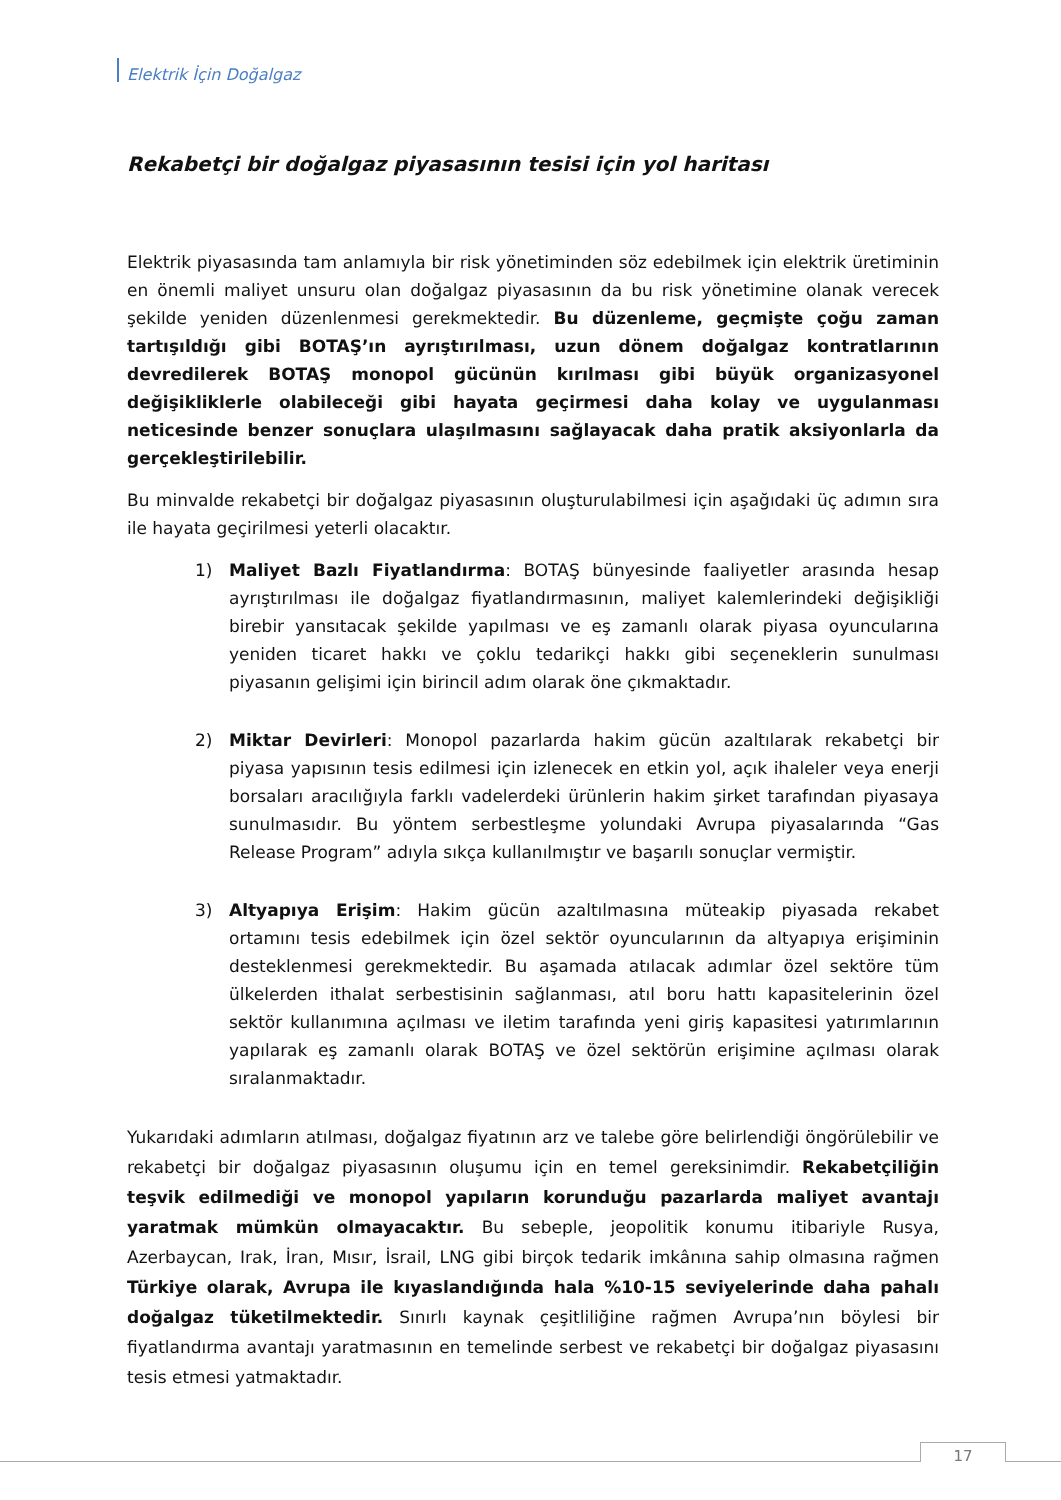Elektrik İçin Doğalgaz
Rekabetçi bir doğalgaz piyasasının tesisi için yol haritası
Elektrik piyasasında tam anlamıyla bir risk yönetiminden söz edebilmek için elektrik üretiminin en önemli maliyet unsuru olan doğalgaz piyasasının da bu risk yönetimine olanak verecek şekilde yeniden düzenlenmesi gerekmektedir. Bu düzenleme, geçmişte çoğu zaman tartışıldığı gibi BOTAŞ’ın ayrıştırılması, uzun dönem doğalgaz kontratlarının devredilerek BOTAŞ monopol gücünün kırılması gibi büyük organizasyonel değişikliklerle olabileceği gibi hayata geçirmesi daha kolay ve uygulanması neticesinde benzer sonuçlara ulaşılmasını sağlayacak daha pratik aksiyonlarla da gerçekleştirilebilir.
Bu minvalde rekabetçi bir doğalgaz piyasasının oluşturulabilmesi için aşağıdaki üç adımın sıra ile hayata geçirilmesi yeterli olacaktır.
1) Maliyet Bazlı Fiyatlandırma: BOTAŞ bünyesinde faaliyetler arasında hesap ayrıştırılması ile doğalgaz fiyatlandırmasının, maliyet kalemlerindeki değişikliği birebir yansıtacak şekilde yapılması ve eş zamanlı olarak piyasa oyuncularına yeniden ticaret hakkı ve çoklu tedarikçi hakkı gibi seçeneklerin sunulması piyasanın gelişimi için birincil adım olarak öne çıkmaktadır.
2) Miktar Devirleri: Monopol pazarlarda hakim gücün azaltılarak rekabetçi bir piyasa yapısının tesis edilmesi için izlenecek en etkin yol, açık ihaleler veya enerji borsaları aracılığıyla farklı vadelerdeki ürünlerin hakim şirket tarafından piyasaya sunulmasıdır. Bu yöntem serbestleşme yolundaki Avrupa piyasalarında “Gas Release Program” adıyla sıkça kullanılmıştır ve başarılı sonuçlar vermiştir.
3) Altyapıya Erişim: Hakim gücün azaltılmasına müteakip piyasada rekabet ortamını tesis edebilmek için özel sektör oyuncularının da altyapıya erişiminin desteklenmesi gerekmektedir. Bu aşamada atılacak adımlar özel sektöre tüm ülkelerden ithalat serbestisinin sağlanması, atıl boru hattı kapasitelerinin özel sektör kullanımına açılması ve iletim tarafında yeni giriş kapasitesi yatırımlarının yapılarak eş zamanlı olarak BOTAŞ ve özel sektörün erişimine açılması olarak sıralanmaktadır.
Yukarıdaki adımların atılması, doğalgaz fiyatının arz ve talebe göre belirlendiği öngörülebilir ve rekabetçi bir doğalgaz piyasasının oluşumu için en temel gereksinimdir. Rekabetçiliğin teşvik edilmediği ve monopol yapıların korunduğu pazarlarda maliyet avantajı yaratmak mümkün olmayacaktır. Bu sebeple, jeopolitik konumu itibariyle Rusya, Azerbaycan, Irak, İran, Mısır, İsrail, LNG gibi birçok tedarik imkânına sahip olmasına rağmen Türkiye olarak, Avrupa ile kıyaslandığında hala %10-15 seviyelerinde daha pahalı doğalgaz tüketilmektedir. Sınırlı kaynak çeşitliliğine rağmen Avrupa’nın böylesi bir fiyatlandırma avantajı yaratmasının en temelinde serbest ve rekabetçi bir doğalgaz piyasasını tesis etmesi yatmaktadır.
17